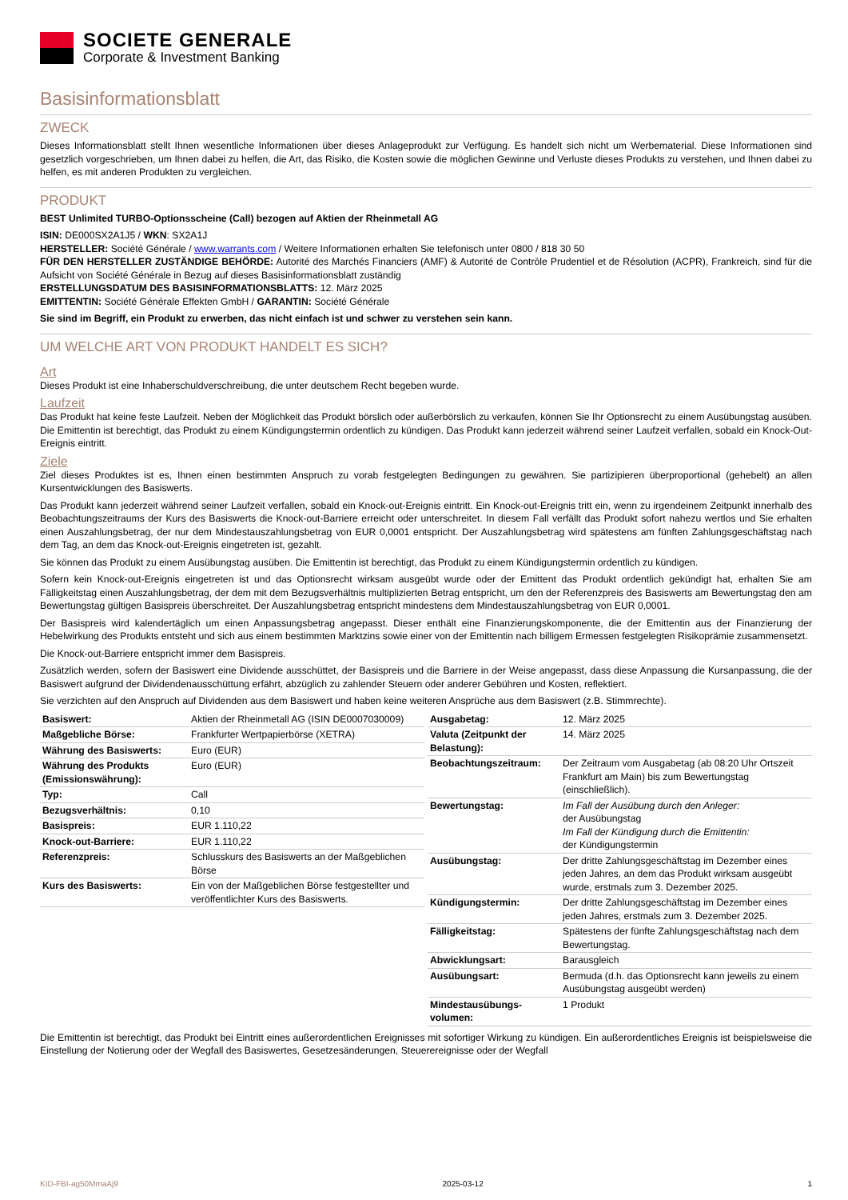SOCIETE GENERALE
Corporate & Investment Banking
Basisinformationsblatt
ZWECK
Dieses Informationsblatt stellt Ihnen wesentliche Informationen über dieses Anlageprodukt zur Verfügung. Es handelt sich nicht um Werbematerial. Diese Informationen sind gesetzlich vorgeschrieben, um Ihnen dabei zu helfen, die Art, das Risiko, die Kosten sowie die möglichen Gewinne und Verluste dieses Produkts zu verstehen, und Ihnen dabei zu helfen, es mit anderen Produkten zu vergleichen.
PRODUKT
BEST Unlimited TURBO-Optionsscheine (Call) bezogen auf Aktien der Rheinmetall AG
ISIN: DE000SX2A1J5 / WKN: SX2A1J
HERSTELLER: Société Générale / www.warrants.com / Weitere Informationen erhalten Sie telefonisch unter 0800 / 818 30 50
FÜR DEN HERSTELLER ZUSTÄNDIGE BEHÖRDE: Autorité des Marchés Financiers (AMF) & Autorité de Contrôle Prudentiel et de Résolution (ACPR), Frankreich, sind für die Aufsicht von Société Générale in Bezug auf dieses Basisinformationsblatt zuständig
ERSTELLUNGSDATUM DES BASISINFORMATIONSBLATTS: 12. März 2025
EMITTENTIN: Société Générale Effekten GmbH / GARANTIN: Société Générale
Sie sind im Begriff, ein Produkt zu erwerben, das nicht einfach ist und schwer zu verstehen sein kann.
UM WELCHE ART VON PRODUKT HANDELT ES SICH?
Art
Dieses Produkt ist eine Inhaberschuldverschreibung, die unter deutschem Recht begeben wurde.
Laufzeit
Das Produkt hat keine feste Laufzeit. Neben der Möglichkeit das Produkt börslich oder außerbörslich zu verkaufen, können Sie Ihr Optionsrecht zu einem Ausübungstag ausüben. Die Emittentin ist berechtigt, das Produkt zu einem Kündigungstermin ordentlich zu kündigen. Das Produkt kann jederzeit während seiner Laufzeit verfallen, sobald ein Knock-Out-Ereignis eintritt.
Ziele
Ziel dieses Produktes ist es, Ihnen einen bestimmten Anspruch zu vorab festgelegten Bedingungen zu gewähren. Sie partizipieren überproportional (gehebelt) an allen Kursentwicklungen des Basiswerts.
Das Produkt kann jederzeit während seiner Laufzeit verfallen, sobald ein Knock-out-Ereignis eintritt. Ein Knock-out-Ereignis tritt ein, wenn zu irgendeinem Zeitpunkt innerhalb des Beobachtungszeitraums der Kurs des Basiswerts die Knock-out-Barriere erreicht oder unterschreitet. In diesem Fall verfällt das Produkt sofort nahezu wertlos und Sie erhalten einen Auszahlungsbetrag, der nur dem Mindestauszahlungsbetrag von EUR 0,0001 entspricht. Der Auszahlungsbetrag wird spätestens am fünften Zahlungsgeschäftstag nach dem Tag, an dem das Knock-out-Ereignis eingetreten ist, gezahlt.
Sie können das Produkt zu einem Ausübungstag ausüben. Die Emittentin ist berechtigt, das Produkt zu einem Kündigungstermin ordentlich zu kündigen.
Sofern kein Knock-out-Ereignis eingetreten ist und das Optionsrecht wirksam ausgeübt wurde oder der Emittent das Produkt ordentlich gekündigt hat, erhalten Sie am Fälligkeitstag einen Auszahlungsbetrag, der dem mit dem Bezugsverhältnis multiplizierten Betrag entspricht, um den der Referenzpreis des Basiswerts am Bewertungstag den am Bewertungstag gültigen Basispreis überschreitet. Der Auszahlungsbetrag entspricht mindestens dem Mindestauszahlungsbetrag von EUR 0,0001.
Der Basispreis wird kalendertäglich um einen Anpassungsbetrag angepasst. Dieser enthält eine Finanzierungskomponente, die der Emittentin aus der Finanzierung der Hebelwirkung des Produkts entsteht und sich aus einem bestimmten Marktzins sowie einer von der Emittentin nach billigem Ermessen festgelegten Risikoprämie zusammensetzt.
Die Knock-out-Barriere entspricht immer dem Basispreis.
Zusätzlich werden, sofern der Basiswert eine Dividende ausschüttet, der Basispreis und die Barriere in der Weise angepasst, dass diese Anpassung die Kursanpassung, die der Basiswert aufgrund der Dividendenausschüttung erfährt, abzüglich zu zahlender Steuern oder anderer Gebühren und Kosten, reflektiert.
Sie verzichten auf den Anspruch auf Dividenden aus dem Basiswert und haben keine weiteren Ansprüche aus dem Basiswert (z.B. Stimmrechte).
| Basiswert: | Aktien der Rheinmetall AG (ISIN DE0007030009) |
| Maßgebliche Börse: | Frankfurter Wertpapierbörse (XETRA) |
| Währung des Basiswerts: | Euro (EUR) |
| Währung des Produkts (Emissionswährung): | Euro (EUR) |
| Typ: | Call |
| Bezugsverhältnis: | 0,10 |
| Basispreis: | EUR 1.110,22 |
| Knock-out-Barriere: | EUR 1.110,22 |
| Referenzpreis: | Schlusskurs des Basiswerts an der Maßgeblichen Börse |
| Kurs des Basiswerts: | Ein von der Maßgeblichen Börse festgestellter und veröffentlichter Kurs des Basiswerts. |
| Ausgabetag: | 12. März 2025 |
| Valuta (Zeitpunkt der Belastung): | 14. März 2025 |
| Beobachtungszeitraum: | Der Zeitraum vom Ausgabetag (ab 08:20 Uhr Ortszeit Frankfurt am Main) bis zum Bewertungstag (einschließlich). |
| Bewertungstag: | Im Fall der Ausübung durch den Anleger: der Ausübungstag Im Fall der Kündigung durch die Emittentin: der Kündigungstermin |
| Ausübungstag: | Der dritte Zahlungsgeschäftstag im Dezember eines jeden Jahres, an dem das Produkt wirksam ausgeübt wurde, erstmals zum 3. Dezember 2025. |
| Kündigungstermin: | Der dritte Zahlungsgeschäftstag im Dezember eines jeden Jahres, erstmals zum 3. Dezember 2025. |
| Fälligkeitstag: | Spätestens der fünfte Zahlungsgeschäftstag nach dem Bewertungstag. |
| Abwicklungsart: | Barausgleich |
| Ausübungsart: | Bermuda (d.h. das Optionsrecht kann jeweils zu einem Ausübungstag ausgeübt werden) |
| Mindestausübungs-volumen: | 1 Produkt |
Die Emittentin ist berechtigt, das Produkt bei Eintritt eines außerordentlichen Ereignisses mit sofortiger Wirkung zu kündigen. Ein außerordentliches Ereignis ist beispielsweise die Einstellung der Notierung oder der Wegfall des Basiswertes, Gesetzesänderungen, Steuerereignisse oder der Wegfall
KID-FBI-ag50MmaAj9 2025-03-12 1